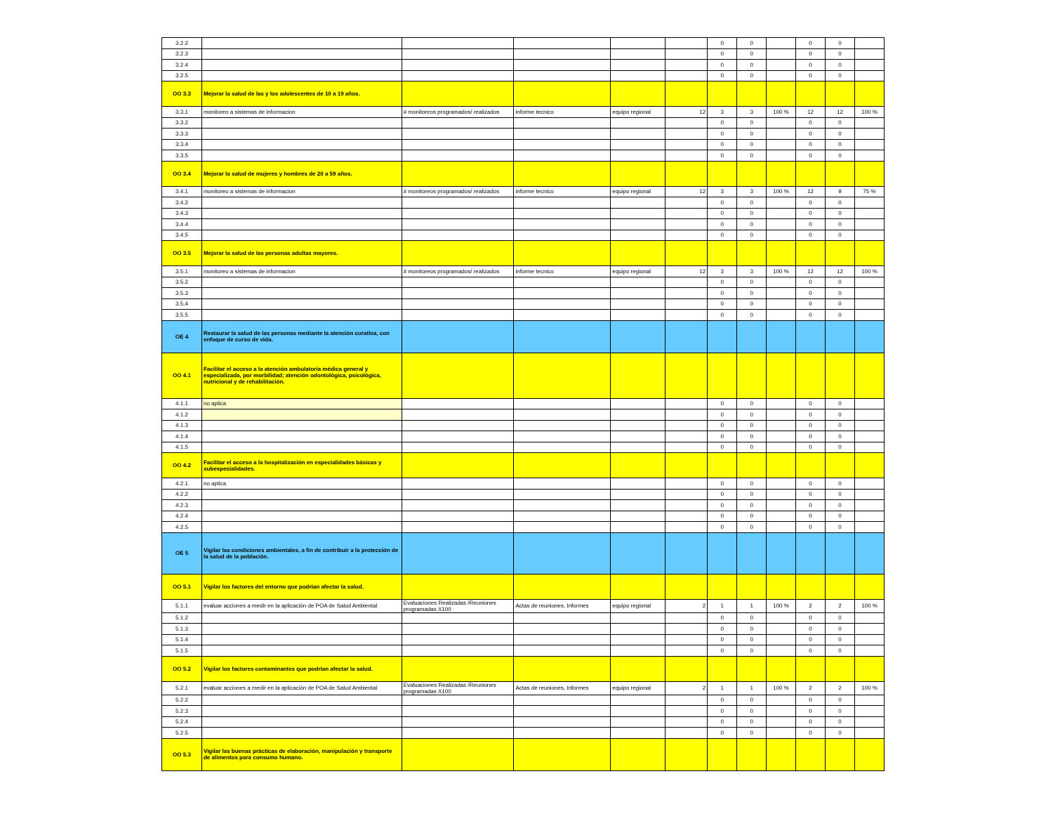| 3.2.2 | | | | | | 0 | 0 | | 0 | 0 | |
| 3.2.3 | | | | | | 0 | 0 | | 0 | 0 | |
| 3.2.4 | | | | | | 0 | 0 | | 0 | 0 | |
| 3.2.5 | | | | | | 0 | 0 | | 0 | 0 | |
| OO 3.3 | Mejorar la salud de las y los adolescentes de 10 a 19 años. | | | | | | | | | | |
| 3.3.1 | monitoreo a sistemas de informacion | # monitoreos programados/ realizados | informe tecnico | equipo regional | 12 | 3 | 3 | 100 % | 12 | 12 | 100 % |
| 3.3.2 | | | | | | 0 | 0 | | 0 | 0 | |
| 3.3.3 | | | | | | 0 | 0 | | 0 | 0 | |
| 3.3.4 | | | | | | 0 | 0 | | 0 | 0 | |
| 3.3.5 | | | | | | 0 | 0 | | 0 | 0 | |
| OO 3.4 | Mejorar la salud de mujeres y hombres de 20 a 59 años. | | | | | | | | | | |
| 3.4.1 | monitoreo a sistemas de informacion | # monitoreos programados/ realizados | informe tecnico | equipo regional | 12 | 3 | 3 | 100 % | 12 | 9 | 75 % |
| 3.4.2 | | | | | | 0 | 0 | | 0 | 0 | |
| 3.4.3 | | | | | | 0 | 0 | | 0 | 0 | |
| 3.4.4 | | | | | | 0 | 0 | | 0 | 0 | |
| 3.4.5 | | | | | | 0 | 0 | | 0 | 0 | |
| OO 3.5 | Mejorar la salud de las personas adultas mayores. | | | | | | | | | | |
| 3.5.1 | monitoreo a sistemas de informacion | # monitoreos programados/ realizados | informe tecnico | equipo regional | 12 | 3 | 3 | 100 % | 12 | 12 | 100 % |
| 3.5.2 | | | | | | 0 | 0 | | 0 | 0 | |
| 3.5.3 | | | | | | 0 | 0 | | 0 | 0 | |
| 3.5.4 | | | | | | 0 | 0 | | 0 | 0 | |
| 3.5.5 | | | | | | 0 | 0 | | 0 | 0 | |
| OE 4 | Restaurar la salud de las personas mediante la atención curativa, con enfoque de curso de vida. | | | | | | | | | | |
| OO 4.1 | Facilitar el acceso a la atención ambulatoria médica general y especializada, por morbilidad; atención odontológica, psicológica, nutricional y de rehabilitación. | | | | | | | | | | |
| 4.1.1 | no aplica | | | | | 0 | 0 | | 0 | 0 | |
| 4.1.2 | | | | | | 0 | 0 | | 0 | 0 | |
| 4.1.3 | | | | | | 0 | 0 | | 0 | 0 | |
| 4.1.4 | | | | | | 0 | 0 | | 0 | 0 | |
| 4.1.5 | | | | | | 0 | 0 | | 0 | 0 | |
| OO 4.2 | Facilitar el acceso a la hospitalización en especialidades básicas y subespecialidades. | | | | | | | | | | |
| 4.2.1 | no aplica | | | | | 0 | 0 | | 0 | 0 | |
| 4.2.2 | | | | | | 0 | 0 | | 0 | 0 | |
| 4.2.3 | | | | | | 0 | 0 | | 0 | 0 | |
| 4.2.4 | | | | | | 0 | 0 | | 0 | 0 | |
| 4.2.5 | | | | | | 0 | 0 | | 0 | 0 | |
| OE 5 | Vigilar las condiciones ambientales, a fin de contribuir a la protección de la salud de la población. | | | | | | | | | | |
| OO 5.1 | Vigilar los factores del entorno que podrían afectar la salud. | | | | | | | | | | |
| 5.1.1 | evaluar acciones a medir en la aplicación de POA de Salud Ambiental | Evaluaciones Realizadas /Reuniones programadas X100 | Actas de reuniones, Informes | equipo regional | 2 | 1 | 1 | 100 % | 2 | 2 | 100 % |
| 5.1.2 | | | | | | 0 | 0 | | 0 | 0 | |
| 5.1.3 | | | | | | 0 | 0 | | 0 | 0 | |
| 5.1.4 | | | | | | 0 | 0 | | 0 | 0 | |
| 5.1.5 | | | | | | 0 | 0 | | 0 | 0 | |
| OO 5.2 | Vigilar los factores contaminantes que podrían afectar la salud. | | | | | | | | | | |
| 5.2.1 | evaluar acciones a medir en la aplicación de POA de Salud Ambiental | Evaluaciones Realizadas /Reuniones programadas X100 | Actas de reuniones, Informes | equipo regional | 2 | 1 | 1 | 100 % | 2 | 2 | 100 % |
| 5.2.2 | | | | | | 0 | 0 | | 0 | 0 | |
| 5.2.3 | | | | | | 0 | 0 | | 0 | 0 | |
| 5.2.4 | | | | | | 0 | 0 | | 0 | 0 | |
| 5.2.5 | | | | | | 0 | 0 | | 0 | 0 | |
| OO 5.3 | Vigilar las buenas prácticas de elaboración, manipulación y transporte de alimentos para consumo humano. | | | | | | | | | | |